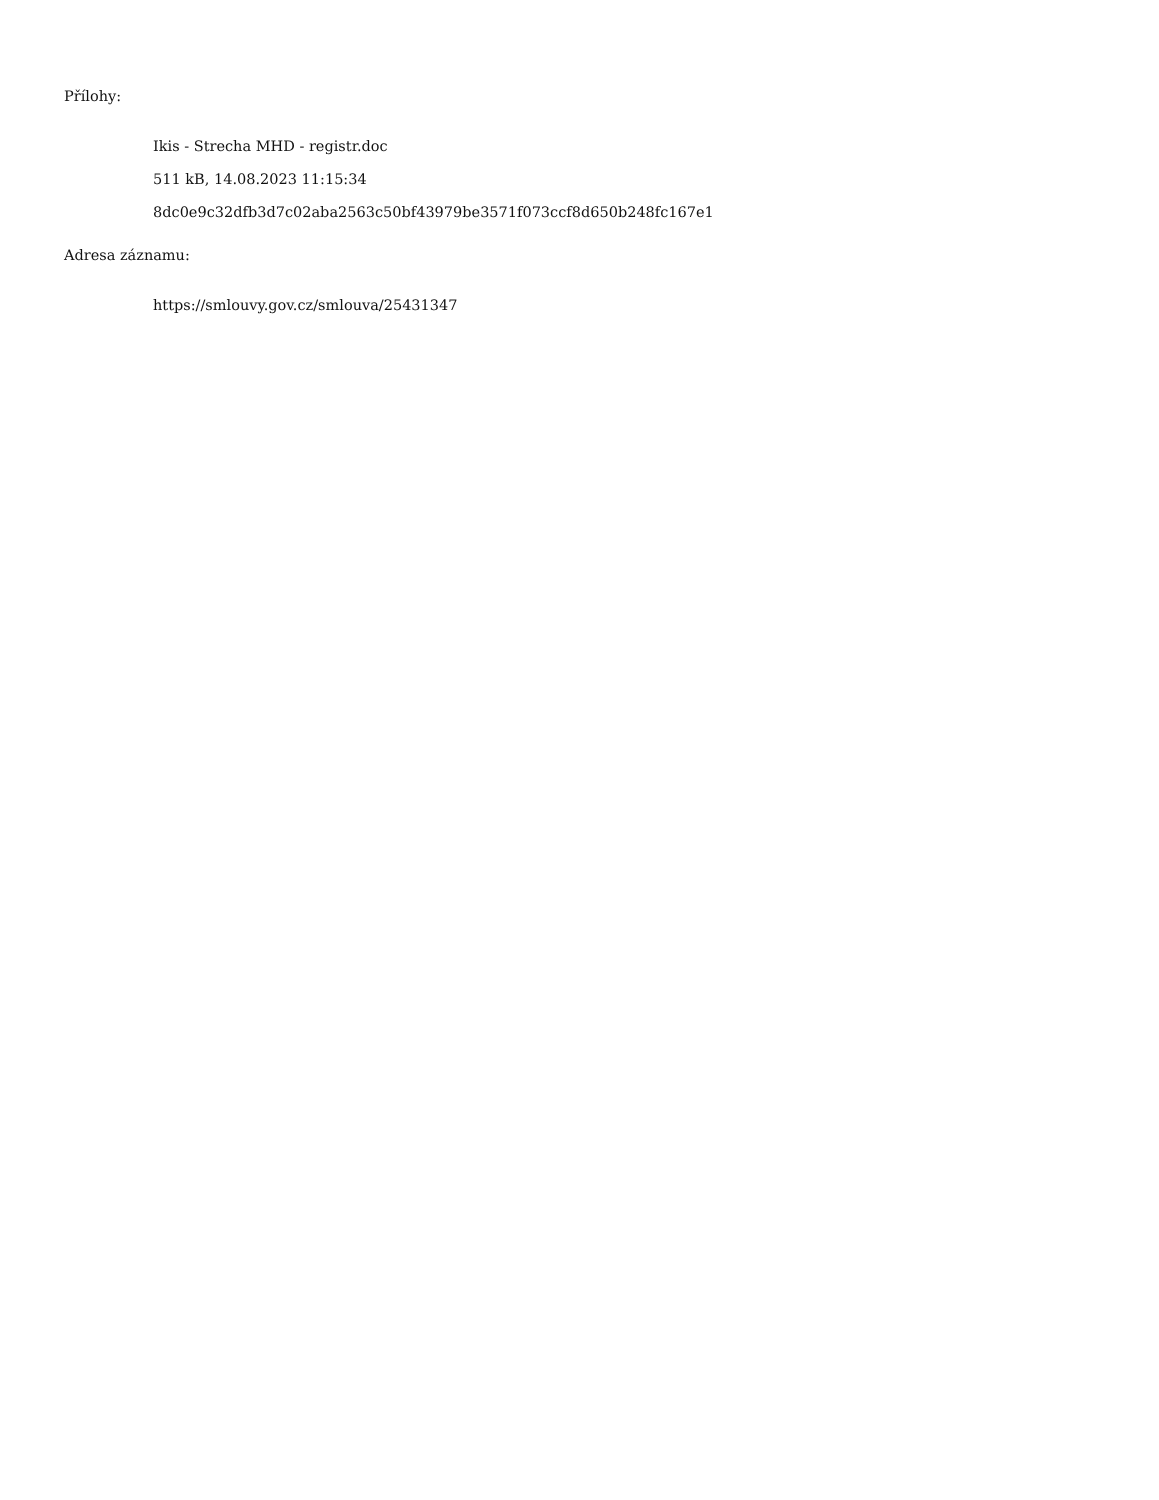Přílohy:
Ikis - Strecha MHD - registr.doc
511 kB, 14.08.2023 11:15:34
8dc0e9c32dfb3d7c02aba2563c50bf43979be3571f073ccf8d650b248fc167e1
Adresa záznamu:
https://smlouvy.gov.cz/smlouva/25431347